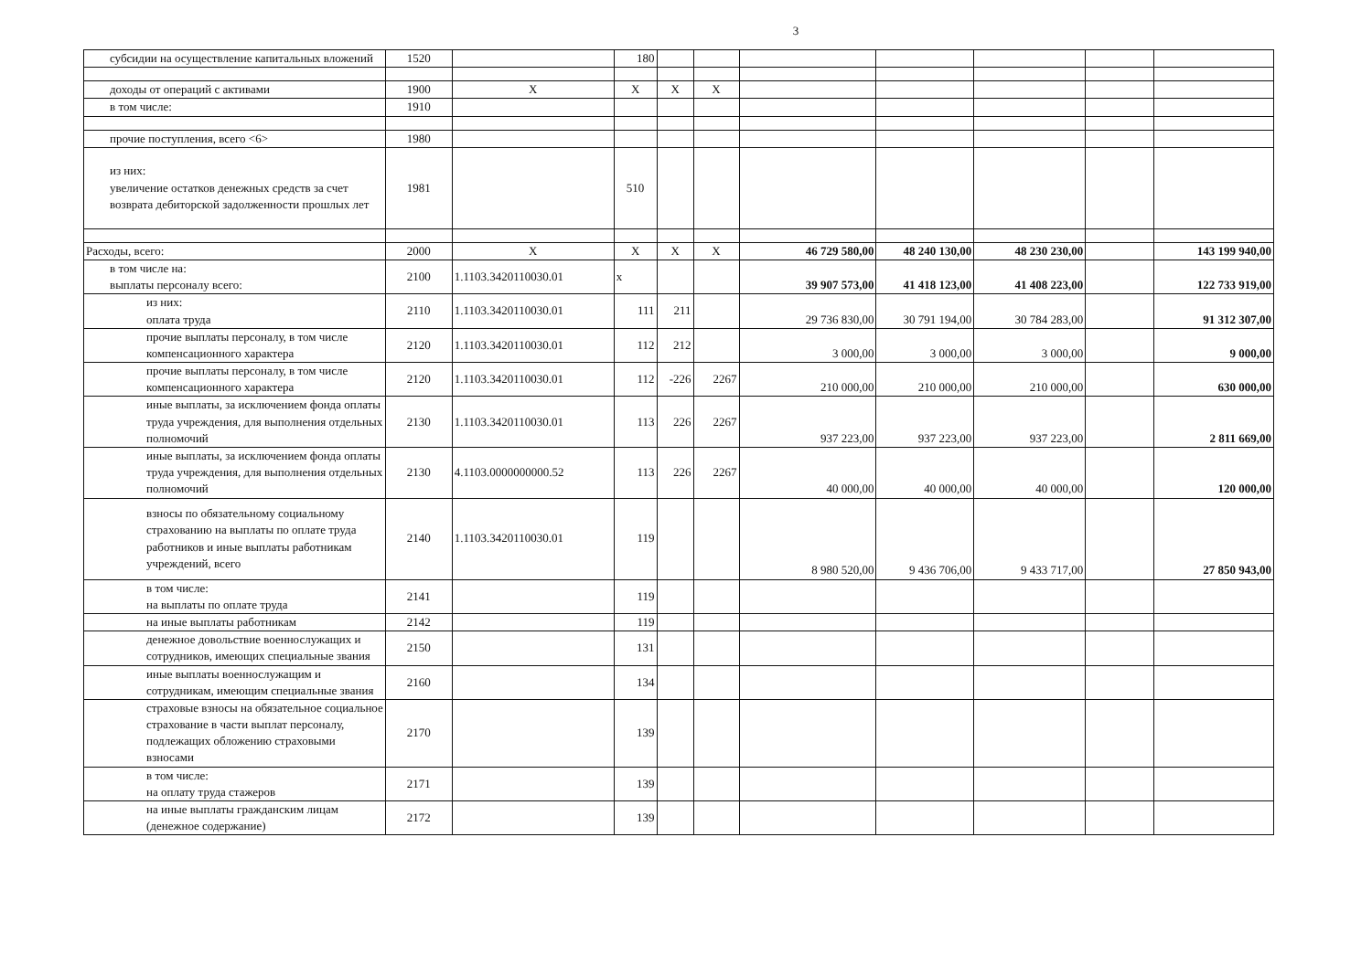3
| субсидии на осуществление капитальных вложений | 1520 | | 180 | | | | | | | |
| доходы от операций с активами | 1900 | Х | Х | Х | Х | | | | | |
| в том числе: | 1910 | | | | | | | | | |
| прочие поступления, всего <6> | 1980 | | | | | | | | | |
| из них: увеличение остатков денежных средств за счет возврата дебиторской задолженности прошлых лет | 1981 | | 510 | | | | | | | |
| Расходы, всего: | 2000 | Х | Х | Х | Х | 46 729 580,00 | 48 240 130,00 | 48 230 230,00 | | 143 199 940,00 |
| в том числе на: выплаты персоналу всего: | 2100 | 1.1103.3420110030.01 | х | | | 39 907 573,00 | 41 418 123,00 | 41 408 223,00 | | 122 733 919,00 |
| из них: оплата труда | 2110 | 1.1103.3420110030.01 | 111 | 211 | | 29 736 830,00 | 30 791 194,00 | 30 784 283,00 | | 91 312 307,00 |
| прочие выплаты персоналу, в том числе компенсационного характера | 2120 | 1.1103.3420110030.01 | 112 | 212 | | 3 000,00 | 3 000,00 | 3 000,00 | | 9 000,00 |
| прочие выплаты персоналу, в том числе компенсационного характера | 2120 | 1.1103.3420110030.01 | 112 | -226 | 2267 | 210 000,00 | 210 000,00 | 210 000,00 | | 630 000,00 |
| иные выплаты, за исключением фонда оплаты труда учреждения, для выполнения отдельных полномочий | 2130 | 1.1103.3420110030.01 | 113 | 226 | 2267 | 937 223,00 | 937 223,00 | 937 223,00 | | 2 811 669,00 |
| иные выплаты, за исключением фонда оплаты труда учреждения, для выполнения отдельных полномочий | 2130 | 4.1103.0000000000.52 | 113 | 226 | 2267 | 40 000,00 | 40 000,00 | 40 000,00 | | 120 000,00 |
| взносы по обязательному социальному страхованию на выплаты по оплате труда работников и иные выплаты работникам учреждений, всего | 2140 | 1.1103.3420110030.01 | 119 | | | 8 980 520,00 | 9 436 706,00 | 9 433 717,00 | | 27 850 943,00 |
| в том числе: на выплаты по оплате труда | 2141 | | 119 | | | | | | | |
| на иные выплаты работникам | 2142 | | 119 | | | | | | | |
| денежное довольствие военнослужащих и сотрудников, имеющих специальные звания | 2150 | | 131 | | | | | | | |
| иные выплаты военнослужащим и сотрудникам, имеющим специальные звания | 2160 | | 134 | | | | | | | |
| страховые взносы на обязательное социальное страхование в части выплат персоналу, подлежащих обложению страховыми взносами | 2170 | | 139 | | | | | | | |
| в том числе: на оплату труда стажеров | 2171 | | 139 | | | | | | | |
| на иные выплаты гражданским лицам (денежное содержание) | 2172 | | 139 | | | | | | | |